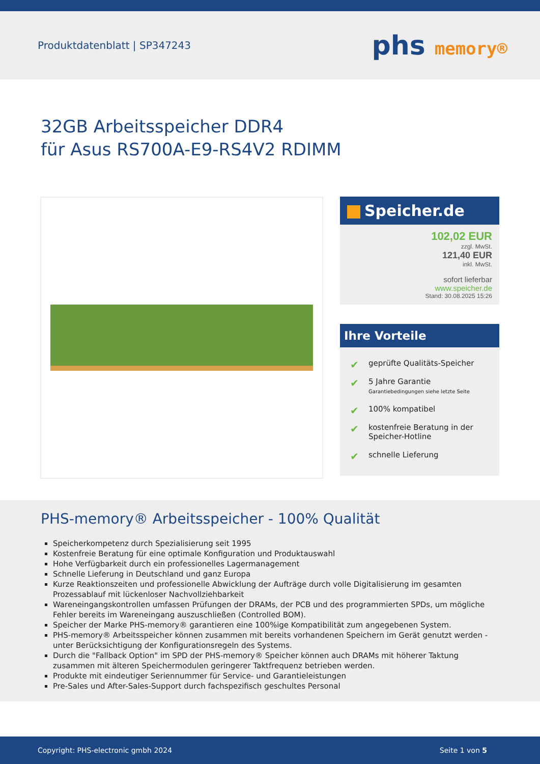Produktdatenblatt | SP347243
phs memory®
32GB Arbeitsspeicher DDR4
für Asus RS700A-E9-RS4V2 RDIMM
Speicher.de
102,02 EUR
zzgl. MwSt.
121,40 EUR
inkl. MwSt.
sofort lieferbar
www.speicher.de
Stand: 30.08.2025 15:26
Ihre Vorteile
geprüfte Qualitäts-Speicher
5 Jahre Garantie
Garantiebedingungen siehe letzte Seite
100% kompatibel
kostenfreie Beratung in der Speicher-Hotline
schnelle Lieferung
PHS-memory® Arbeitsspeicher - 100% Qualität
Speicherkompetenz durch Spezialisierung seit 1995
Kostenfreie Beratung für eine optimale Konfiguration und Produktauswahl
Hohe Verfügbarkeit durch ein professionelles Lagermanagement
Schnelle Lieferung in Deutschland und ganz Europa
Kurze Reaktionszeiten und professionelle Abwicklung der Aufträge durch volle Digitalisierung im gesamten Prozessablauf mit lückenloser Nachvollziehbarkeit
Wareneingangskontrollen umfassen Prüfungen der DRAMs, der PCB und des programmierten SPDs, um mögliche Fehler bereits im Wareneingang auszuschließen (Controlled BOM).
Speicher der Marke PHS-memory® garantieren eine 100%ige Kompatibilität zum angegebenen System.
PHS-memory® Arbeitsspeicher können zusammen mit bereits vorhandenen Speichern im Gerät genutzt werden - unter Berücksichtigung der Konfigurationsregeln des Systems.
Durch die "Fallback Option" im SPD der PHS-memory® Speicher können auch DRAMs mit höherer Taktung zusammen mit älteren Speichermodulen geringerer Taktfrequenz betrieben werden.
Produkte mit eindeutiger Seriennummer für Service- und Garantieleistungen
Pre-Sales und After-Sales-Support durch fachspezifisch geschultes Personal
Copyright: PHS-electronic gmbh 2024 Seite 1 von 5